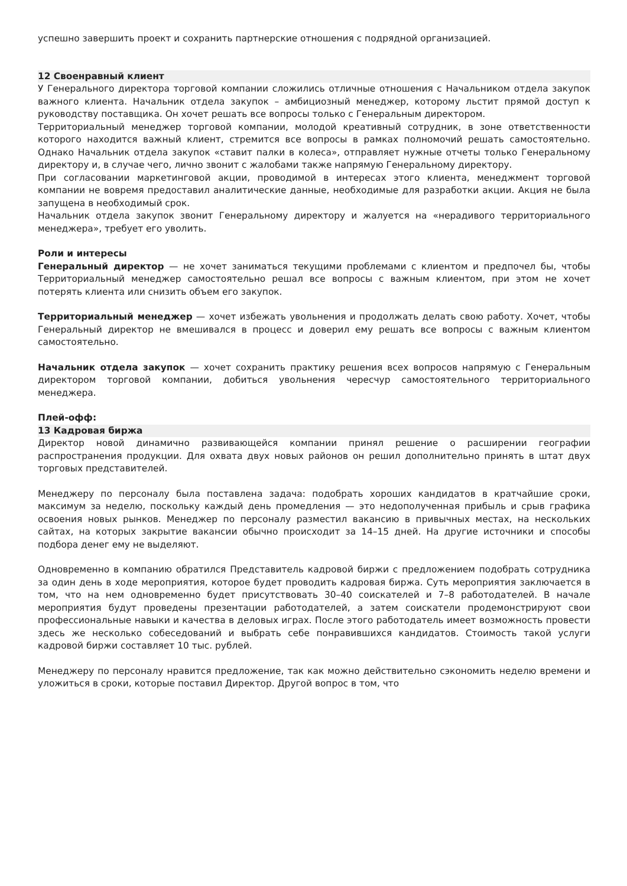успешно завершить проект и сохранить партнерские отношения с подрядной организацией.
12 Своенравный клиент
У Генерального директора торговой компании сложились отличные отношения с Начальником отдела закупок важного клиента. Начальник отдела закупок – амбициозный менеджер, которому льстит прямой доступ к руководству поставщика. Он хочет решать все вопросы только с Генеральным директором.
Территориальный менеджер торговой компании, молодой креативный сотрудник, в зоне ответственности которого находится важный клиент, стремится все вопросы в рамках полномочий решать самостоятельно. Однако Начальник отдела закупок «ставит палки в колеса», отправляет нужные отчеты только Генеральному директору и, в случае чего, лично звонит с жалобами также напрямую Генеральному директору.
При согласовании маркетинговой акции, проводимой в интересах этого клиента, менеджмент торговой компании не вовремя предоставил аналитические данные, необходимые для разработки акции. Акция не была запущена в необходимый срок.
Начальник отдела закупок звонит Генеральному директору и жалуется на «нерадивого территориального менеджера», требует его уволить.
Роли и интересы
Генеральный директор — не хочет заниматься текущими проблемами с клиентом и предпочел бы, чтобы Территориальный менеджер самостоятельно решал все вопросы с важным клиентом, при этом не хочет потерять клиента или снизить объем его закупок.
Территориальный менеджер — хочет избежать увольнения и продолжать делать свою работу. Хочет, чтобы Генеральный директор не вмешивался в процесс и доверил ему решать все вопросы с важным клиентом самостоятельно.
Начальник отдела закупок — хочет сохранить практику решения всех вопросов напрямую с Генеральным директором торговой компании, добиться увольнения чересчур самостоятельного территориального менеджера.
Плей-офф:
13 Кадровая биржа
Директор новой динамично развивающейся компании принял решение о расширении географии распространения продукции. Для охвата двух новых районов он решил дополнительно принять в штат двух торговых представителей.
Менеджеру по персоналу была поставлена задача: подобрать хороших кандидатов в кратчайшие сроки, максимум за неделю, поскольку каждый день промедления — это недополученная прибыль и срыв графика освоения новых рынков. Менеджер по персоналу разместил вакансию в привычных местах, на нескольких сайтах, на которых закрытие вакансии обычно происходит за 14–15 дней. На другие источники и способы подбора денег ему не выделяют.
Одновременно в компанию обратился Представитель кадровой биржи с предложением подобрать сотрудника за один день в ходе мероприятия, которое будет проводить кадровая биржа. Суть мероприятия заключается в том, что на нем одновременно будет присутствовать 30–40 соискателей и 7–8 работодателей. В начале мероприятия будут проведены презентации работодателей, а затем соискатели продемонстрируют свои профессиональные навыки и качества в деловых играх. После этого работодатель имеет возможность провести здесь же несколько собеседований и выбрать себе понравившихся кандидатов. Стоимость такой услуги кадровой биржи составляет 10 тыс. рублей.
Менеджеру по персоналу нравится предложение, так как можно действительно сэкономить неделю времени и уложиться в сроки, которые поставил Директор. Другой вопрос в том, что